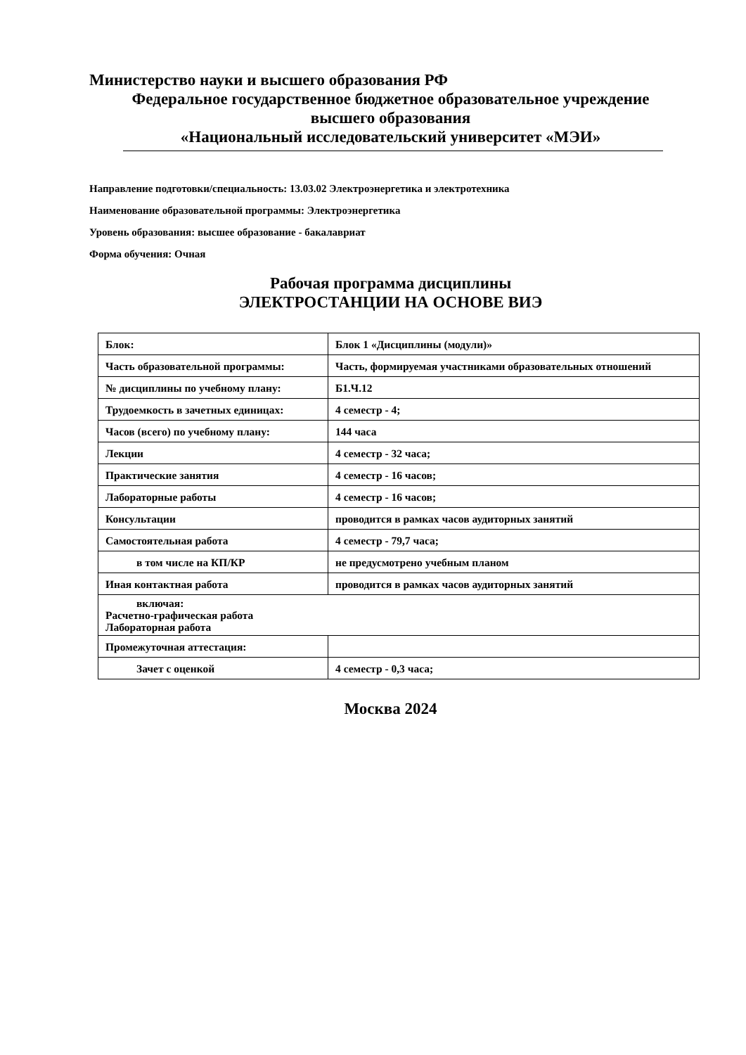Министерство науки и высшего образования РФ
Федеральное государственное бюджетное образовательное учреждение
высшего образования
«Национальный исследовательский университет «МЭИ»
Направление подготовки/специальность: 13.03.02 Электроэнергетика и электротехника
Наименование образовательной программы: Электроэнергетика
Уровень образования: высшее образование - бакалавриат
Форма обучения: Очная
Рабочая программа дисциплины
ЭЛЕКТРОСТАНЦИИ НА ОСНОВЕ ВИЭ
| Блок: | Блок 1 «Дисциплины (модули)» |
| Часть образовательной программы: | Часть, формируемая участниками образовательных отношений |
| № дисциплины по учебному плану: | Б1.Ч.12 |
| Трудоемкость в зачетных единицах: | 4 семестр - 4; |
| Часов (всего) по учебному плану: | 144 часа |
| Лекции | 4 семестр - 32 часа; |
| Практические занятия | 4 семестр - 16 часов; |
| Лабораторные работы | 4 семестр - 16 часов; |
| Консультации | проводится в рамках часов аудиторных занятий |
| Самостоятельная работа | 4 семестр - 79,7 часа; |
| в том числе на КП/КР | не предусмотрено учебным планом |
| Иная контактная работа | проводится в рамках часов аудиторных занятий |
| включая: Расчетно-графическая работа Лабораторная работа | |
| Промежуточная аттестация: | |
| Зачет с оценкой | 4 семестр - 0,3 часа; |
Москва 2024